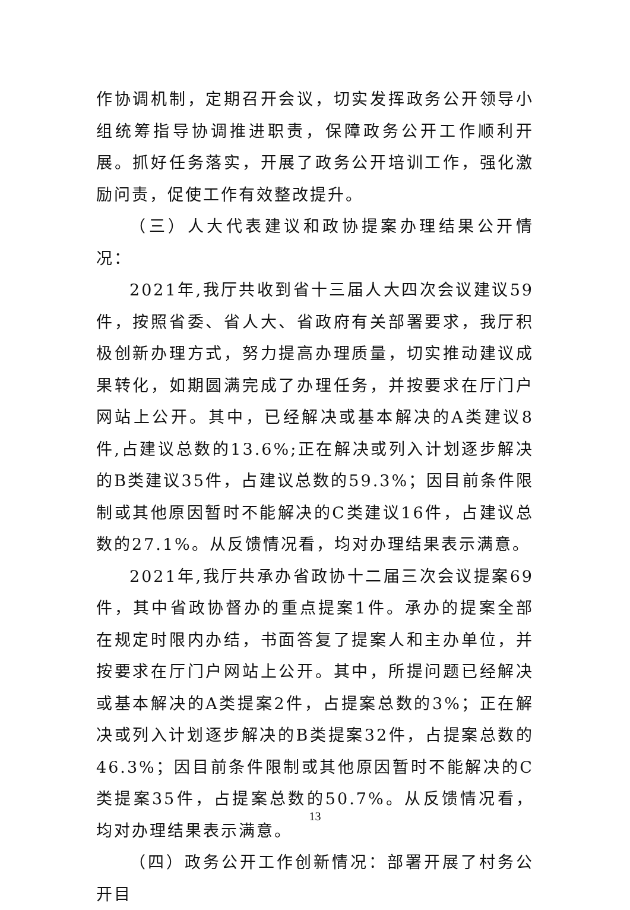作协调机制，定期召开会议，切实发挥政务公开领导小组统筹指导协调推进职责，保障政务公开工作顺利开展。抓好任务落实，开展了政务公开培训工作，强化激励问责，促使工作有效整改提升。
（三）人大代表建议和政协提案办理结果公开情况：
2021年,我厅共收到省十三届人大四次会议建议59件，按照省委、省人大、省政府有关部署要求，我厅积极创新办理方式，努力提高办理质量，切实推动建议成果转化，如期圆满完成了办理任务，并按要求在厅门户网站上公开。其中，已经解决或基本解决的A类建议8件,占建议总数的13.6%;正在解决或列入计划逐步解决的B类建议35件，占建议总数的59.3%；因目前条件限制或其他原因暂时不能解决的C类建议16件，占建议总数的27.1%。从反馈情况看，均对办理结果表示满意。
2021年,我厅共承办省政协十二届三次会议提案69件，其中省政协督办的重点提案1件。承办的提案全部在规定时限内办结，书面答复了提案人和主办单位，并按要求在厅门户网站上公开。其中，所提问题已经解决或基本解决的A类提案2件，占提案总数的3%；正在解决或列入计划逐步解决的B类提案32件，占提案总数的46.3%；因目前条件限制或其他原因暂时不能解决的C类提案35件，占提案总数的50.7%。从反馈情况看，均对办理结果表示满意。
（四）政务公开工作创新情况：部署开展了村务公开目
13